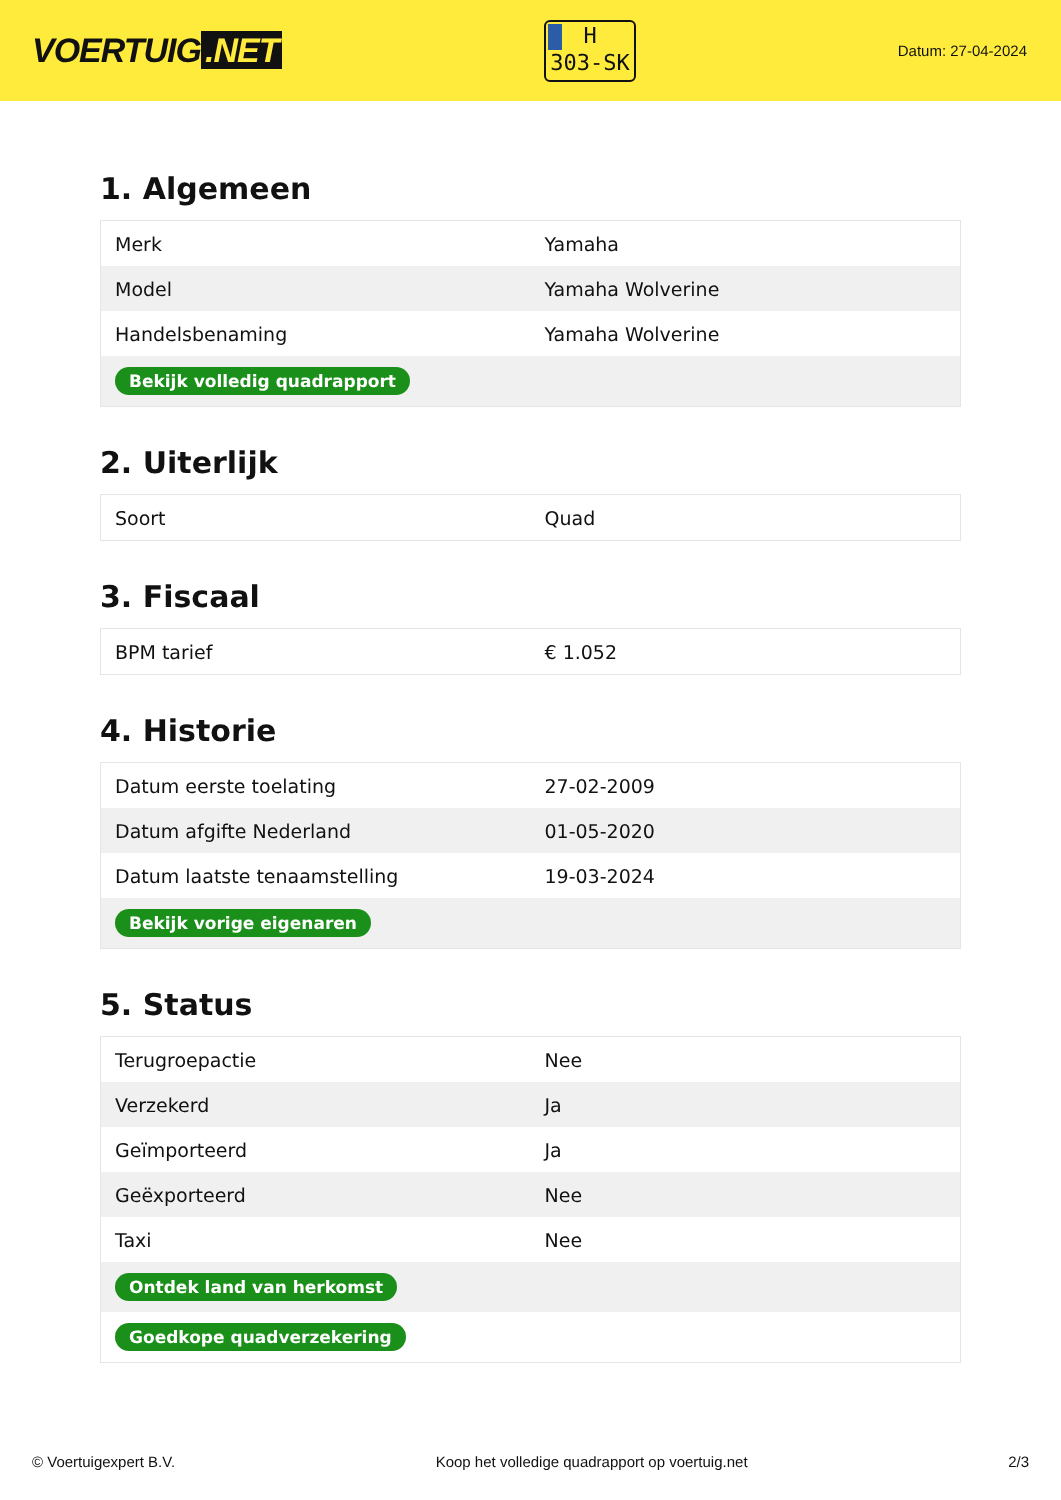VOERTUIG.NET
H
303-SK
Datum: 27-04-2024
1. Algemeen
| Merk | Yamaha |
| Model | Yamaha Wolverine |
| Handelsbenaming | Yamaha Wolverine |
| Bekijk volledig quadrapport | |
2. Uiterlijk
| Soort | Quad |
3. Fiscaal
| BPM tarief | € 1.052 |
4. Historie
| Datum eerste toelating | 27-02-2009 |
| Datum afgifte Nederland | 01-05-2020 |
| Datum laatste tenaamstelling | 19-03-2024 |
| Bekijk vorige eigenaren | |
5. Status
| Terugroepactie | Nee |
| Verzekerd | Ja |
| Geïmporteerd | Ja |
| Geëxporteerd | Nee |
| Taxi | Nee |
| Ontdek land van herkomst | |
| Goedkope quadverzekering | |
© Voertuigexpert B.V. Koop het volledige quadrapport op voertuig.net 2/3